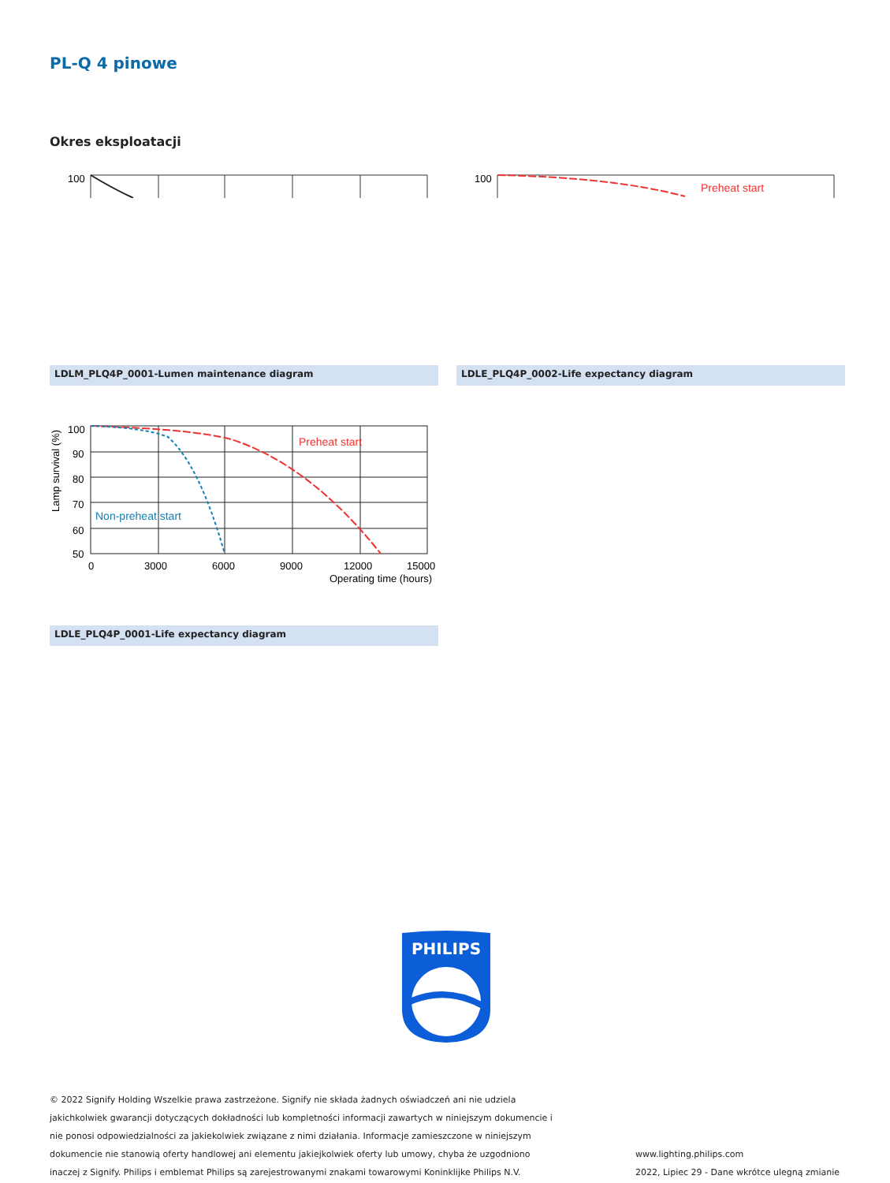PL-Q 4 pinowe
Okres eksploatacji
100
LDLM_PLQ4P_0001-Lumen maintenance diagram
100
Preheat start
LDLE_PLQ4P_0002-Life expectancy diagram
100
90
80
70
60
50
0
3000
6000
9000
12000
15000
Operating time (hours)
Lamp survival (%)
Preheat start
Non-preheat start
LDLE_PLQ4P_0001-Life expectancy diagram
PHILIPS
© 2022 Signify Holding Wszelkie prawa zastrzeżone. Signify nie składa żadnych oświadczeń ani nie udziela
jakichkolwiek gwarancji dotyczących dokładności lub kompletności informacji zawartych w niniejszym dokumencie i
nie ponosi odpowiedzialności za jakiekolwiek związane z nimi działania. Informacje zamieszczone w niniejszym
dokumencie nie stanowią oferty handlowej ani elementu jakiejkolwiek oferty lub umowy, chyba że uzgodniono
inaczej z Signify. Philips i emblemat Philips są zarejestrowanymi znakami towarowymi Koninklijke Philips N.V.
www.lighting.philips.com
2022, Lipiec 29 - Dane wkrótce ulegną zmianie